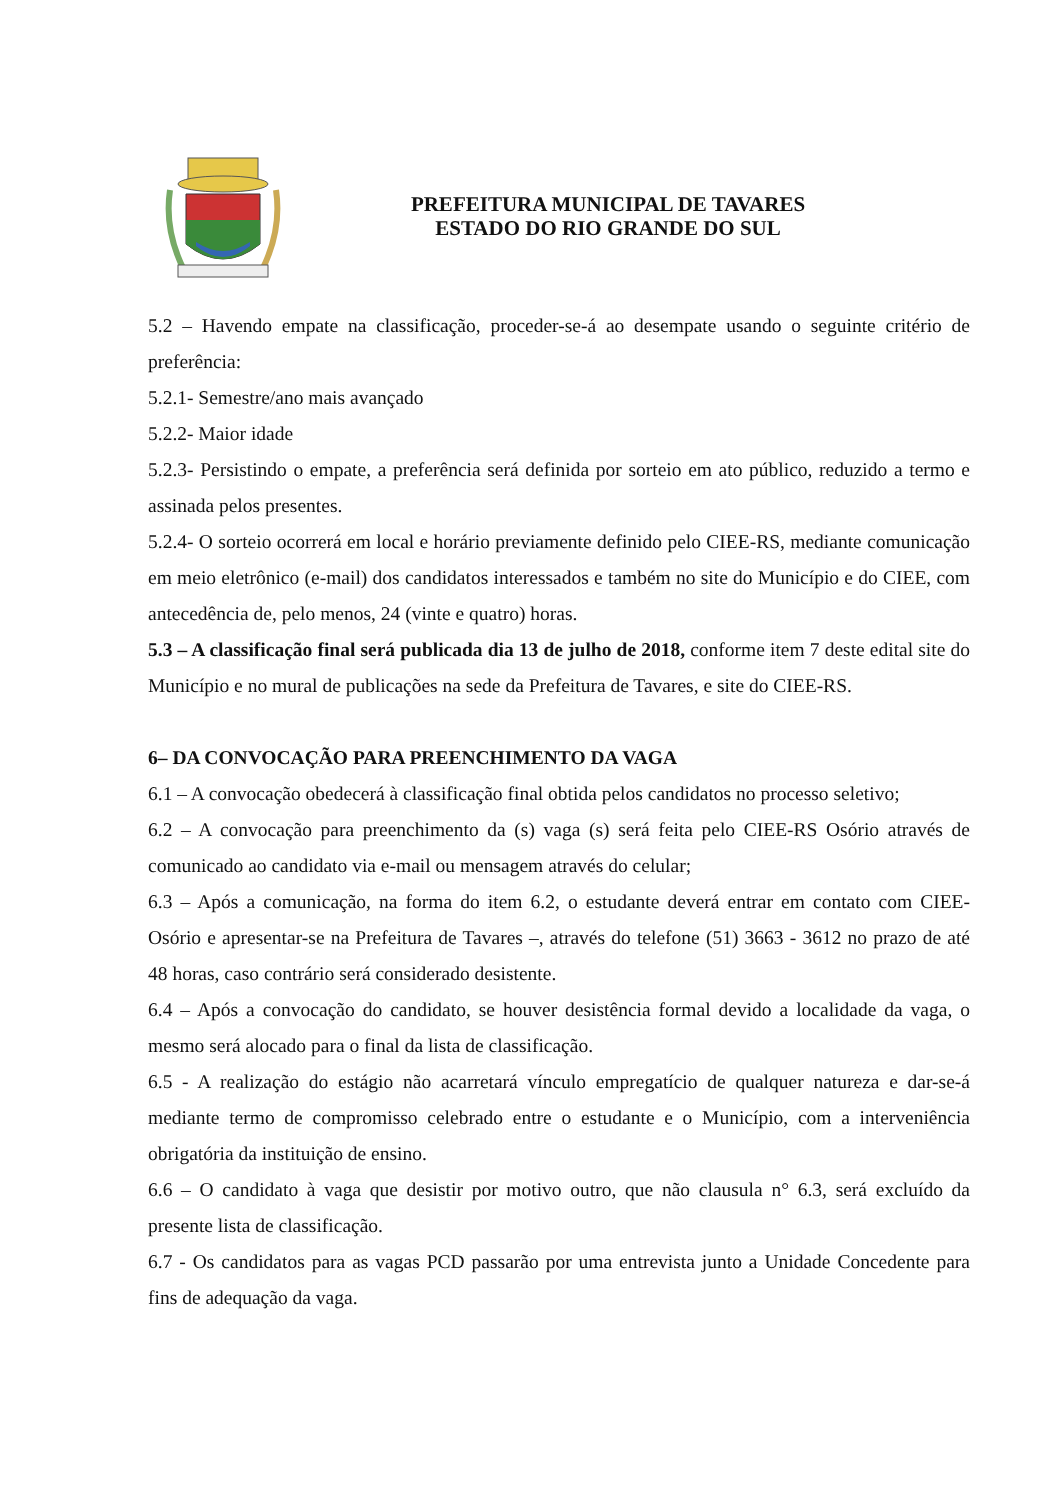PREFEITURA MUNICIPAL DE TAVARES
ESTADO DO RIO GRANDE DO SUL
5.2 – Havendo empate na classificação, proceder-se-á ao desempate usando o seguinte critério de preferência:
5.2.1- Semestre/ano mais avançado
5.2.2- Maior idade
5.2.3- Persistindo o empate, a preferência será definida por sorteio em ato público, reduzido a termo e assinada pelos presentes.
5.2.4- O sorteio ocorrerá em local e horário previamente definido pelo CIEE-RS, mediante comunicação em meio eletrônico (e-mail) dos candidatos interessados e também no site do Município e do CIEE, com antecedência de, pelo menos, 24 (vinte e quatro) horas.
5.3 – A classificação final será publicada dia 13 de julho de 2018, conforme item 7 deste edital site do Município e no mural de publicações na sede da Prefeitura de Tavares, e site do CIEE-RS.
6– DA CONVOCAÇÃO PARA PREENCHIMENTO DA VAGA
6.1 – A convocação obedecerá à classificação final obtida pelos candidatos no processo seletivo;
6.2 – A convocação para preenchimento da (s) vaga (s) será feita pelo CIEE-RS Osório através de comunicado ao candidato via e-mail ou mensagem através do celular;
6.3 – Após a comunicação, na forma do item 6.2, o estudante deverá entrar em contato com CIEE- Osório e apresentar-se na Prefeitura de Tavares –, através do telefone (51) 3663 - 3612 no prazo de até 48 horas, caso contrário será considerado desistente.
6.4 – Após a convocação do candidato, se houver desistência formal devido a localidade da vaga, o mesmo será alocado para o final da lista de classificação.
6.5 - A realização do estágio não acarretará vínculo empregatício de qualquer natureza e dar-se-á mediante termo de compromisso celebrado entre o estudante e o Município, com a interveniência obrigatória da instituição de ensino.
6.6 – O candidato à vaga que desistir por motivo outro, que não clausula n° 6.3, será excluído da presente lista de classificação.
6.7 - Os candidatos para as vagas PCD passarão por uma entrevista junto a Unidade Concedente para fins de adequação da vaga.